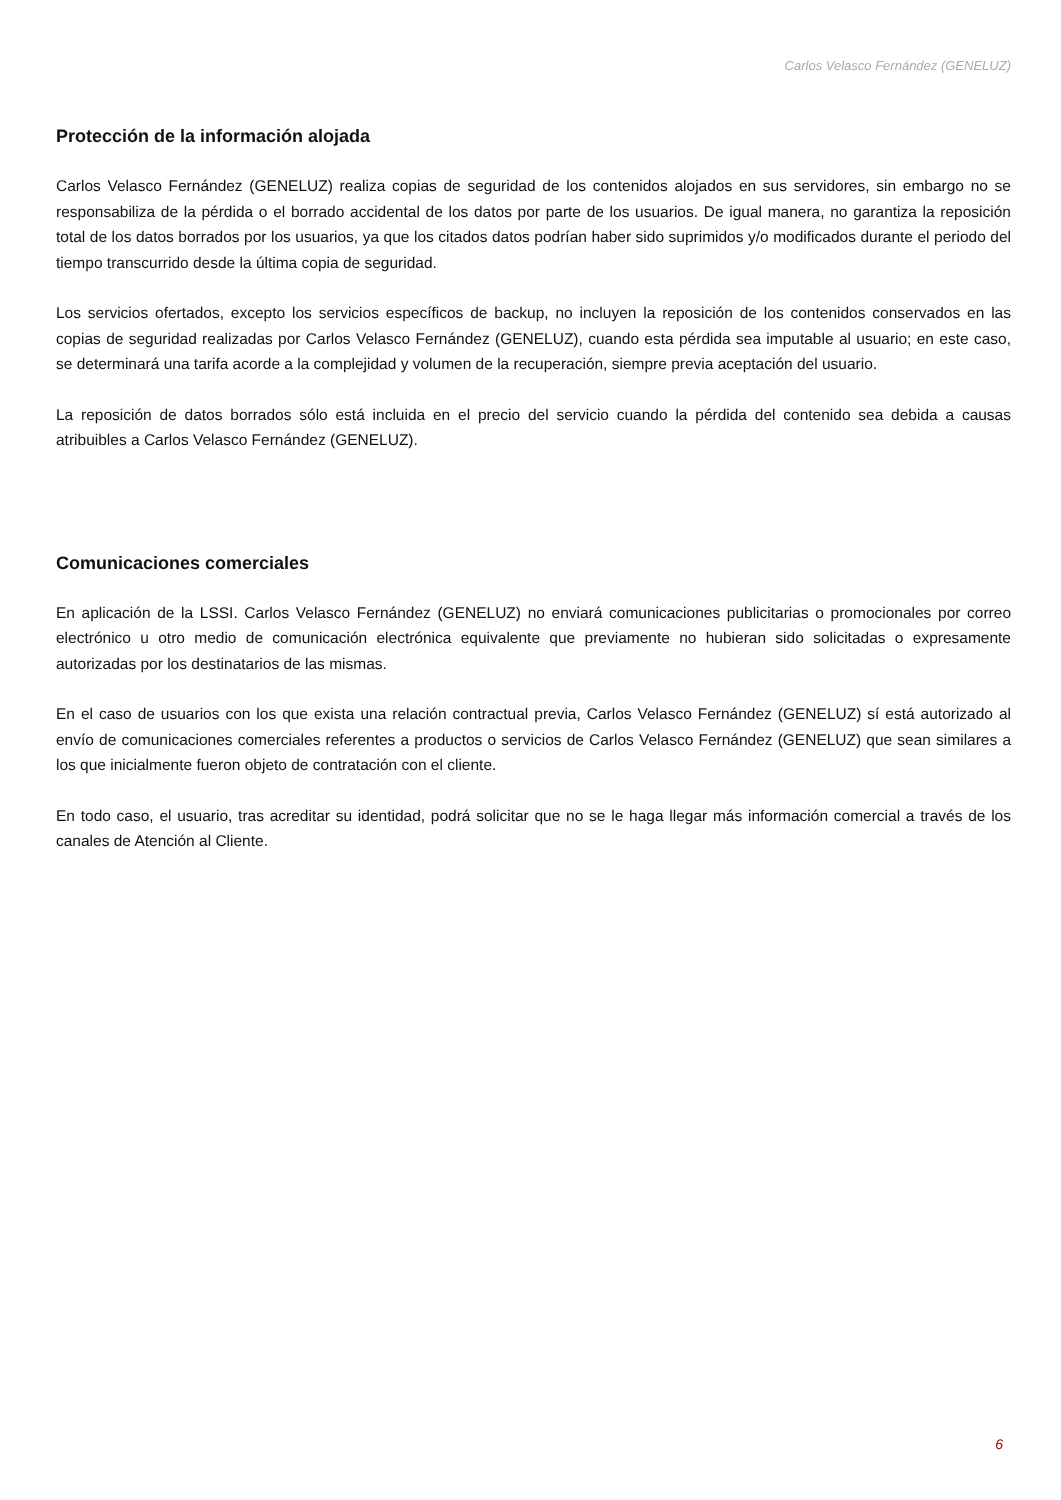Carlos Velasco Fernández (GENELUZ)
Protección de la información alojada
Carlos Velasco Fernández (GENELUZ) realiza copias de seguridad de los contenidos alojados en sus servidores, sin embargo no se responsabiliza de la pérdida o el borrado accidental de los datos por parte de los usuarios. De igual manera, no garantiza la reposición total de los datos borrados por los usuarios, ya que los citados datos podrían haber sido suprimidos y/o modificados durante el periodo del tiempo transcurrido desde la última copia de seguridad.
Los servicios ofertados, excepto los servicios específicos de backup, no incluyen la reposición de los contenidos conservados en las copias de seguridad realizadas por Carlos Velasco Fernández (GENELUZ), cuando esta pérdida sea imputable al usuario; en este caso, se determinará una tarifa acorde a la complejidad y volumen de la recuperación, siempre previa aceptación del usuario.
La reposición de datos borrados sólo está incluida en el precio del servicio cuando la pérdida del contenido sea debida a causas atribuibles a Carlos Velasco Fernández (GENELUZ).
Comunicaciones comerciales
En aplicación de la LSSI. Carlos Velasco Fernández (GENELUZ) no enviará comunicaciones publicitarias o promocionales por correo electrónico u otro medio de comunicación electrónica equivalente que previamente no hubieran sido solicitadas o expresamente autorizadas por los destinatarios de las mismas.
En el caso de usuarios con los que exista una relación contractual previa, Carlos Velasco Fernández (GENELUZ) sí está autorizado al envío de comunicaciones comerciales referentes a productos o servicios de Carlos Velasco Fernández (GENELUZ) que sean similares a los que inicialmente fueron objeto de contratación con el cliente.
En todo caso, el usuario, tras acreditar su identidad, podrá solicitar que no se le haga llegar más información comercial a través de los canales de Atención al Cliente.
6